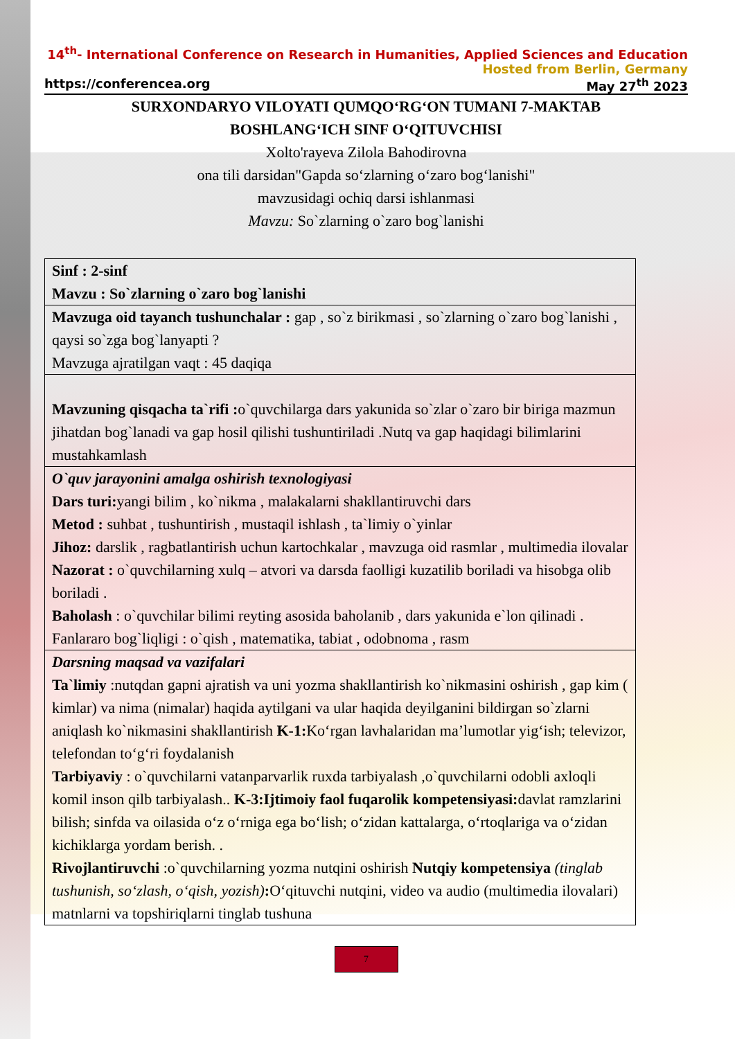14<sup>th</sup>- International Conference on Research in Humanities, Applied Sciences and Education
Hosted from Berlin, Germany
https://conferencea.org May 27<sup>th</sup> 2023
SURXONDARYO VILOYATI QUMQO‘RG‘ON TUMANI 7-MAKTAB
BOSHLANG‘ICH SINF O‘QITUVCHISI
Xolto'rayeva Zilola Bahodirovna
ona tili darsidan"Gapda so‘zlarning o‘zaro bog‘lanishi"
mavzusidagi ochiq darsi ishlanmasi
Mavzu: So`zlarning o`zaro bog`lanishi
| Sinf : 2-sinf Mavzu : So`zlarning o`zaro bog`lanishi |
| Mavzuga oid tayanch tushunchalar : gap , so`z birikmasi , so`zlarning o`zaro bog`lanishi , qaysi so`zga bog`lanyapti ? Mavzuga ajratilgan vaqt : 45 daqiqa |
| Mavzuning qisqacha ta`rifi : o`quvchilarga dars yakunida so`zlar o`zaro bir biriga mazmun jihatdan bog`lanadi va gap hosil qilishi tushuntiriladi .Nutq va gap haqidagi bilimlarini mustahkamlash |
| O`quv jarayonini amalga oshirish texnologiyasi Dars turi: yangi bilim , ko`nikma , malakalarni shakllantiruvchi dars Metod : suhbat , tushuntirish , mustaqil ishlash , ta`limiy o`yinlar Jihoz: darslik , ragbatlantirish uchun kartochkalar , mavzuga oid rasmlar , multimedia ilovalar Nazorat : o`quvchilarning xulq – atvori va darsda faolligi kuzatilib boriladi va hisobga olib boriladi . Baholash : o`quvchilar bilimi reyting asosida baholanib , dars yakunida e`lon qilinadi . Fanlararo bog`liqligi : o`qish , matematika, tabiat , odobnoma , rasm |
| Darsning maqsad va vazifalari Ta`limiy :nutqdan gapni ajratish va uni yozma shakllantirish ko`nikmasini oshirish , gap kim ( kimlar) va nima (nimalar) haqida aytilgani va ular haqida deyilganini bildirgan so`zlarni aniqlash ko`nikmasini shakllantirish K-1: Ko‘rgan lavhalaridan ma’lumotlar yig‘ish; televizor, telefondan to‘g‘ri foydalanish Tarbiyaviy : o`quvchilarni vatanparvarlik ruxda tarbiyalash ,o`quvchilarni odobli axloqli komil inson qilb tarbiyalash.. K-3:Ijtimoiy faol fuqarolik kompetensiyasi: davlat ramzlarini bilish; sinfda va oilasida o‘z o‘rniga ega bo‘lish; o‘zidan kattalarga, o‘rtoqlariga va o‘zidan kichiklarga yordam berish. . Rivojlantiruvchi :o`quvchilarning yozma nutqini oshirish Nutqiy kompetensiya (tinglab tushunish, so‘zlash, o‘qish, yozish) : O‘qituvchi nutqini, video va audio (multimedia ilovalari) matnlarni va topshiriqlarni tinglab tushuna |
7